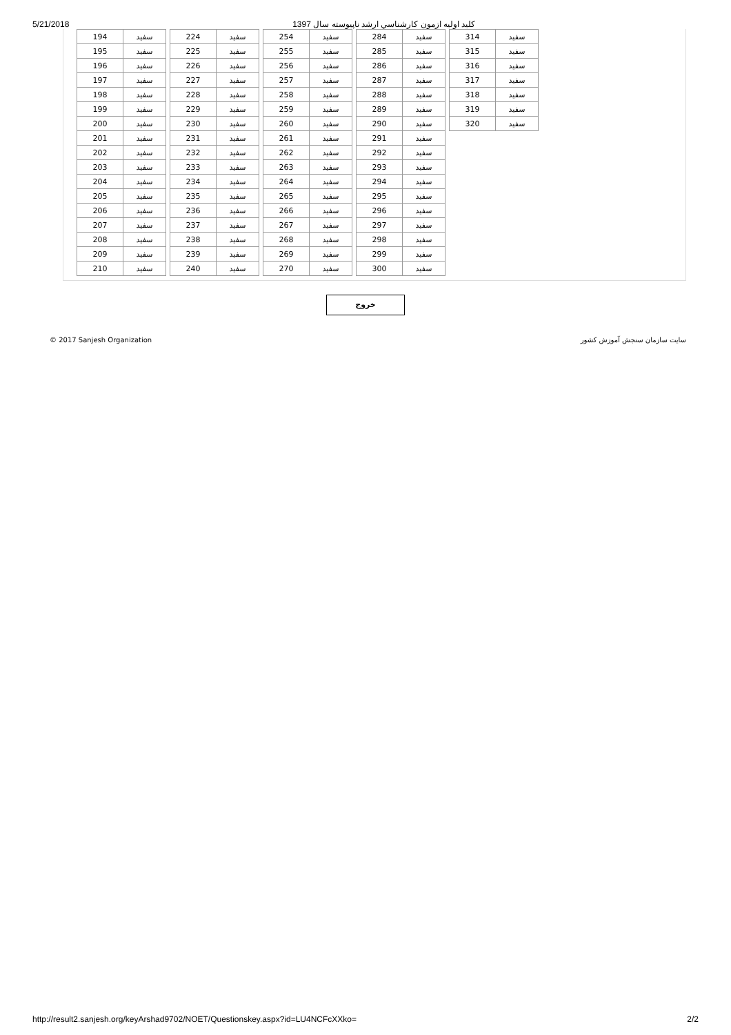5/21/2018 كليد اوليه ازمون كارشناسي ارشد ناپيوسته سال 1397
| 194 | سفید |
| 195 | سفید |
| 196 | سفید |
| 197 | سفید |
| 198 | سفید |
| 199 | سفید |
| 200 | سفید |
| 201 | سفید |
| 202 | سفید |
| 203 | سفید |
| 204 | سفید |
| 205 | سفید |
| 206 | سفید |
| 207 | سفید |
| 208 | سفید |
| 209 | سفید |
| 210 | سفید |
| 224 | سفید |
| 225 | سفید |
| 226 | سفید |
| 227 | سفید |
| 228 | سفید |
| 229 | سفید |
| 230 | سفید |
| 231 | سفید |
| 232 | سفید |
| 233 | سفید |
| 234 | سفید |
| 235 | سفید |
| 236 | سفید |
| 237 | سفید |
| 238 | سفید |
| 239 | سفید |
| 240 | سفید |
| 254 | سفید |
| 255 | سفید |
| 256 | سفید |
| 257 | سفید |
| 258 | سفید |
| 259 | سفید |
| 260 | سفید |
| 261 | سفید |
| 262 | سفید |
| 263 | سفید |
| 264 | سفید |
| 265 | سفید |
| 266 | سفید |
| 267 | سفید |
| 268 | سفید |
| 269 | سفید |
| 270 | سفید |
| 284 | سفید |
| 285 | سفید |
| 286 | سفید |
| 287 | سفید |
| 288 | سفید |
| 289 | سفید |
| 290 | سفید |
| 291 | سفید |
| 292 | سفید |
| 293 | سفید |
| 294 | سفید |
| 295 | سفید |
| 296 | سفید |
| 297 | سفید |
| 298 | سفید |
| 299 | سفید |
| 300 | سفید |
| 314 | سفید |
| 315 | سفید |
| 316 | سفید |
| 317 | سفید |
| 318 | سفید |
| 319 | سفید |
| 320 | سفید |
خروج
© 2017 Sanjesh Organization سایت سازمان سنجش آموزش کشور
http://result2.sanjesh.org/keyArshad9702/NOET/Questionskey.aspx?id=LU4NCFcXXko= 2/2